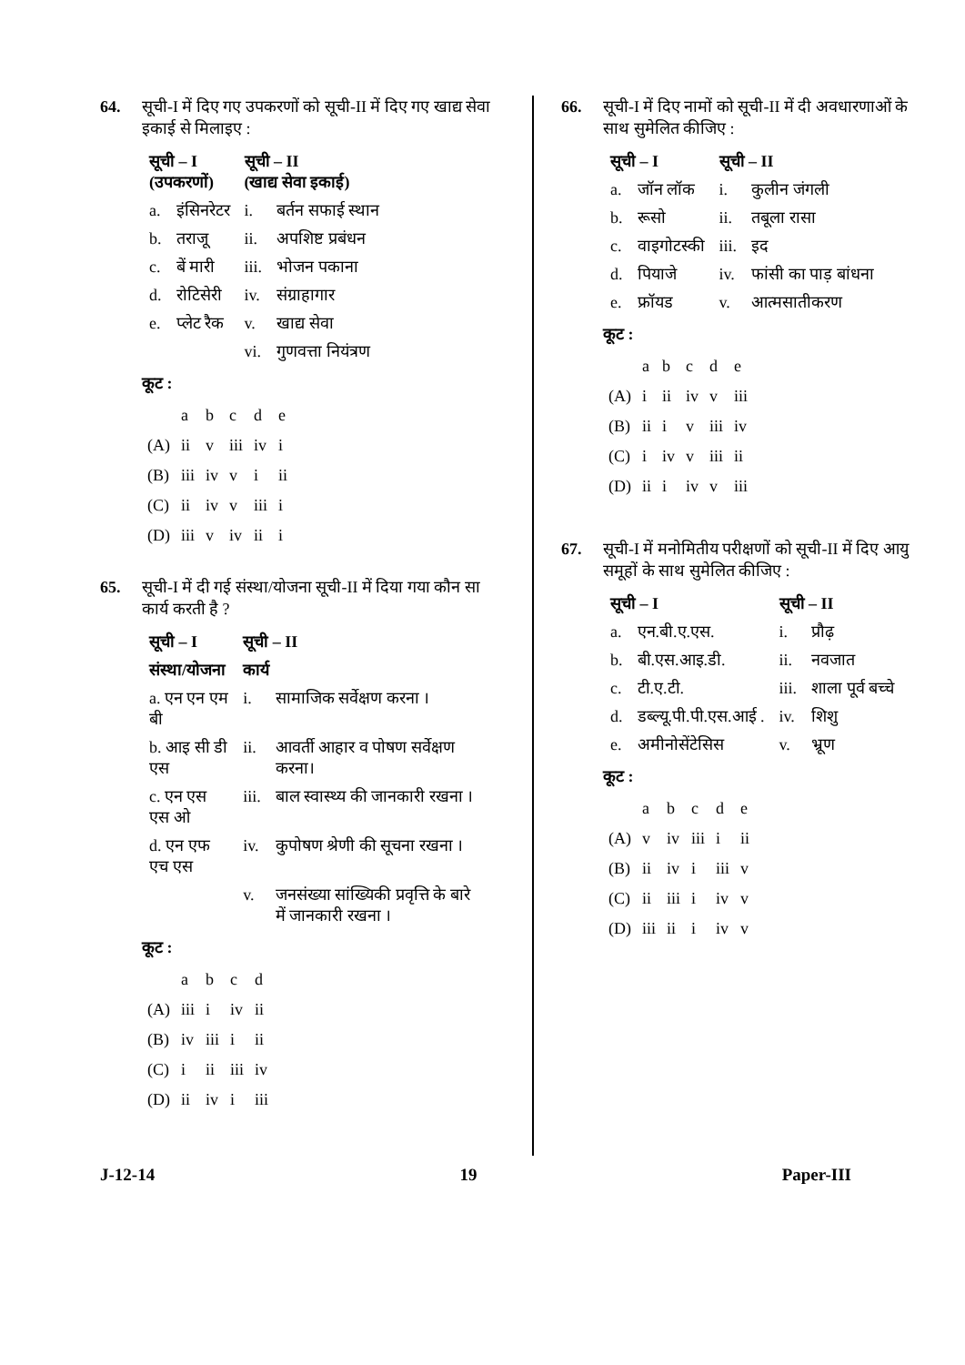64. सूची-I में दिए गए उपकरणों को सूची-II में दिए गए खाद्य सेवा इकाई से मिलाइए :
| सूची – I (उपकरणों) | | सूची – II (खाद्य सेवा इकाई) | |
| --- | --- | --- | --- |
| a. | इंसिनरेटर | i. | बर्तन सफाई स्थान |
| b. | तराजू | ii. | अपशिष्ट प्रबंधन |
| c. | बें मारी | iii. | भोजन पकाना |
| d. | रोटिसेरी | iv. | संग्राहागार |
| e. | प्लेट रैक | v. | खाद्य सेवा |
| | | vi. | गुणवत्ता नियंत्रण |
कूट :
| | a | b | c | d | e |
| (A) | ii | v | iii | iv | i |
| (B) | iii | iv | v | i | ii |
| (C) | ii | iv | v | iii | i |
| (D) | iii | v | iv | ii | i |
65. सूची-I में दी गई संस्था/योजना सूची-II में दिया गया कौन सा कार्य करती है ?
| सूची – I | सूची – II | |
| --- | --- | --- |
| संस्था/योजना | कार्य | |
| a. एन एन एम बी | i. | सामाजिक सर्वेक्षण करना । |
| b. आइ सी डी एस | ii. | आवर्ती आहार व पोषण सर्वेक्षण करना। |
| c. एन एस एस ओ | iii. | बाल स्वास्थ्य की जानकारी रखना । |
| d. एन एफ एच एस | iv. | कुपोषण श्रेणी की सूचना रखना । |
| | v. | जनसंख्या सांख्यिकी प्रवृत्ति के बारे में जानकारी रखना । |
कूट :
| | a | b | c | d |
| (A) | iii | i | iv | ii |
| (B) | iv | iii | i | ii |
| (C) | i | ii | iii | iv |
| (D) | ii | iv | i | iii |
66. सूची-I में दिए नामों को सूची-II में दी अवधारणाओं के साथ सुमेलित कीजिए :
| सूची – I | | सूची – II | |
| --- | --- | --- | --- |
| a. | जॉन लॉक | i. | कुलीन जंगली |
| b. | रूसो | ii. | तबूला रासा |
| c. | वाइगोटस्की | iii. | इद |
| d. | पियाजे | iv. | फांसी का पाड़ बांधना |
| e. | फ्रॉयड | v. | आत्मसातीकरण |
कूट :
| | a | b | c | d | e |
| (A) | i | ii | iv | v | iii |
| (B) | ii | i | v | iii | iv |
| (C) | i | iv | v | iii | ii |
| (D) | ii | i | iv | v | iii |
67. सूची-I में मनोमितीय परीक्षणों को सूची-II में दिए आयु समूहों के साथ सुमेलित कीजिए :
| सूची – I | | सूची – II | |
| --- | --- | --- | --- |
| a. | एन.बी.ए.एस. | i. | प्रौढ़ |
| b. | बी.एस.आइ.डी. | ii. | नवजात |
| c. | टी.ए.टी. | iii. | शाला पूर्व बच्चे |
| d. | डब्ल्यू.पी.पी.एस.आई . | iv. | शिशु |
| e. | अमीनोसेंटेसिस | v. | भ्रूण |
कूट :
| | a | b | c | d | e |
| (A) | v | iv | iii | i | ii |
| (B) | ii | iv | i | iii | v |
| (C) | ii | iii | i | iv | v |
| (D) | iii | ii | i | iv | v |
J-12-14 19 Paper-III